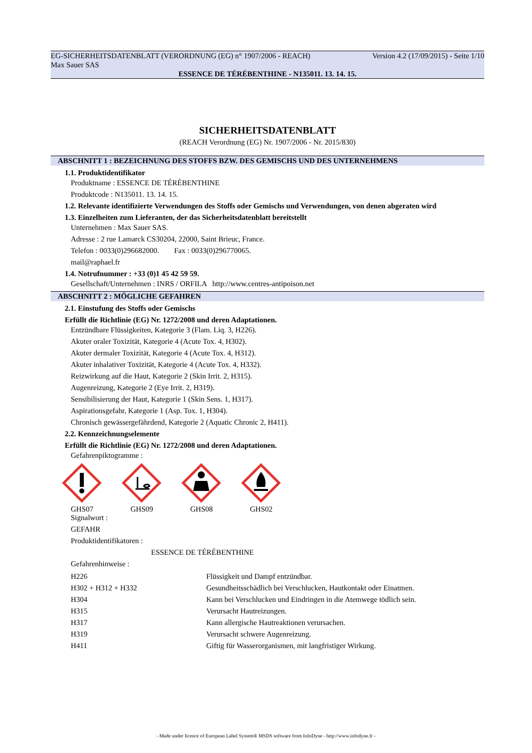EG-SICHERHEITSDATENBLATT (VERORDNUNG (EG) n° 1907/2006 - REACH) Version 4.2 (17/09/2015) - Seite 1/10
Max Sauer SAS
ESSENCE DE TÉRÉBENTHINE - N135011. 13. 14. 15.
SICHERHEITSDATENBLATT
(REACH Verordnung (EG) Nr. 1907/2006 - Nr. 2015/830)
ABSCHNITT 1 : BEZEICHNUNG DES STOFFS BZW. DES GEMISCHS UND DES UNTERNEHMENS
1.1. Produktidentifikator
Produktname : ESSENCE DE TÉRÉBENTHINE
Produktcode : N135011. 13. 14. 15.
1.2. Relevante identifizierte Verwendungen des Stoffs oder Gemischs und Verwendungen, von denen abgeraten wird
1.3. Einzelheiten zum Lieferanten, der das Sicherheitsdatenblatt bereitstellt
Unternehmen : Max Sauer SAS.
Adresse : 2 rue Lamarck CS30204, 22000, Saint Brieuc, France.
Telefon : 0033(0)296682000. Fax : 0033(0)296770065.
mail@raphael.fr
1.4. Notrufnummer : +33 (0)1 45 42 59 59.
Gesellschaft/Unternehmen : INRS / ORFILA http://www.centres-antipoison.net
ABSCHNITT 2 : MÖGLICHE GEFAHREN
2.1. Einstufung des Stoffs oder Gemischs
Erfüllt die Richtlinie (EG) Nr. 1272/2008 und deren Adaptationen.
Entzündbare Flüssigkeiten, Kategorie 3 (Flam. Liq. 3, H226).
Akuter oraler Toxizität, Kategorie 4 (Acute Tox. 4, H302).
Akuter dermaler Toxizität, Kategorie 4 (Acute Tox. 4, H312).
Akuter inhalativer Toxizität, Kategorie 4 (Acute Tox. 4, H332).
Reizwirkung auf die Haut, Kategorie 2 (Skin Irrit. 2, H315).
Augenreizung, Kategorie 2 (Eye Irrit. 2, H319).
Sensibilisierung der Haut, Kategorie 1 (Skin Sens. 1, H317).
Aspirationsgefahr, Kategorie 1 (Asp. Tox. 1, H304).
Chronisch gewässergefährdend, Kategorie 2 (Aquatic Chronic 2, H411).
2.2. Kennzeichnungselemente
Erfüllt die Richtlinie (EG) Nr. 1272/2008 und deren Adaptationen.
Gefahrenpiktogramme :
GHS07 GHS09 GHS08 GHS02
Signalwort :
GEFAHR
Produktidentifikatoren :
ESSENCE DE TÉRÉBENTHINE
Gefahrenhinweise :
| H226 | Flüssigkeit und Dampf entzündbar. |
| H302 + H312 + H332 | Gesundheitsschädlich bei Verschlucken, Hautkontakt oder Einatmen. |
| H304 | Kann bei Verschlucken und Eindringen in die Atemwege tödlich sein. |
| H315 | Verursacht Hautreizungen. |
| H317 | Kann allergische Hautreaktionen verursachen. |
| H319 | Verursacht schwere Augenreizung. |
| H411 | Giftig für Wasserorganismen, mit langfristiger Wirkung. |
- Made under licence of European Label System® MSDS software from InfoDyne - http://www.infodyne.fr -